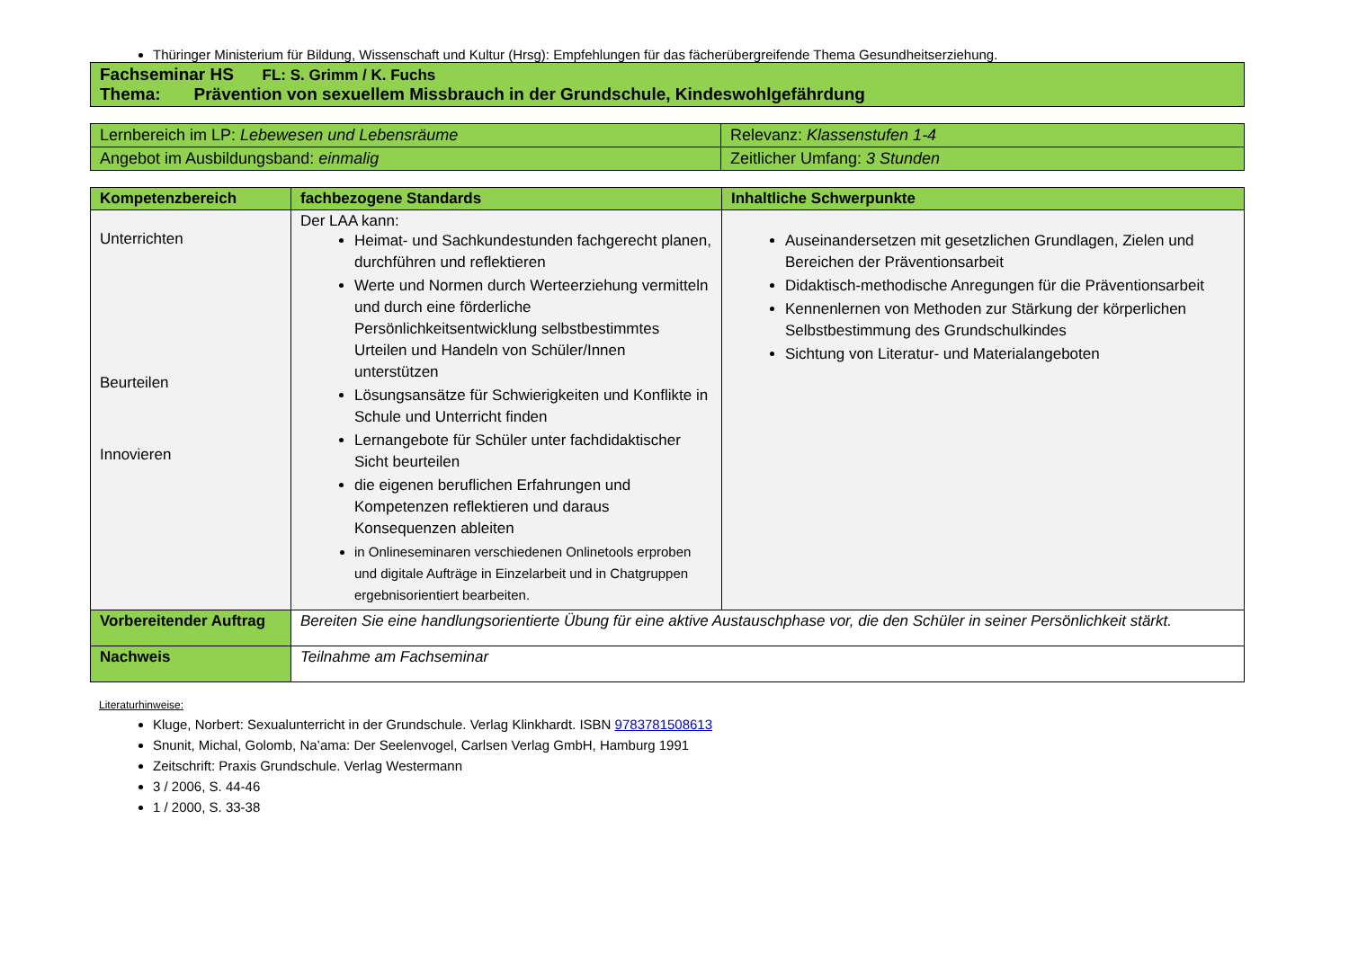Thüringer Ministerium für Bildung, Wissenschaft und Kultur (Hrsg): Empfehlungen für das fächerübergreifende Thema Gesundheitserziehung.
| Fachseminar HS FL: S. Grimm / K. Fuchs Thema: Prävention von sexuellem Missbrauch in der Grundschule, Kindeswohlgefährdung |
| Lernbereich im LP: Lebewesen und Lebensräume | Relevanz: Klassenstufen 1-4 |
| Angebot im Ausbildungsband: einmalig | Zeitlicher Umfang: 3 Stunden |
| Kompetenzbereich | fachbezogene Standards | Inhaltliche Schwerpunkte |
| --- | --- | --- |
| Unterrichten Beurteilen Innovieren | Der LAA kann: Heimat- und Sachkundestunden fachgerecht planen, durchführen und reflektieren Werte und Normen durch Werteerziehung vermitteln und durch eine förderliche Persönlichkeitsentwicklung selbstbestimmtes Urteilen und Handeln von Schüler/Innen unterstützen Lösungsansätze für Schwierigkeiten und Konflikte in Schule und Unterricht finden Lernangebote für Schüler unter fachdidaktischer Sicht beurteilen die eigenen beruflichen Erfahrungen und Kompetenzen reflektieren und daraus Konsequenzen ableiten in Onlineseminaren verschiedenen Onlinetools erproben und digitale Aufträge in Einzelarbeit und in Chatgruppen ergebnisorientiert bearbeiten. | Auseinandersetzen mit gesetzlichen Grundlagen, Zielen und Bereichen der Präventionsarbeit Didaktisch-methodische Anregungen für die Präventionsarbeit Kennenlernen von Methoden zur Stärkung der körperlichen Selbstbestimmung des Grundschulkindes Sichtung von Literatur- und Materialangeboten |
| Vorbereitender Auftrag | Bereiten Sie eine handlungsorientierte Übung für eine aktive Austauschphase vor, die den Schüler in seiner Persönlichkeit stärkt. | |
| Nachweis | Teilnahme am Fachseminar | |
Literaturhinweise:
Kluge, Norbert: Sexualunterricht in der Grundschule. Verlag Klinkhardt. ISBN 9783781508613
Snunit, Michal, Golomb, Na’ama: Der Seelenvogel, Carlsen Verlag GmbH, Hamburg 1991
Zeitschrift: Praxis Grundschule. Verlag Westermann
3 / 2006, S. 44-46
1 / 2000, S. 33-38